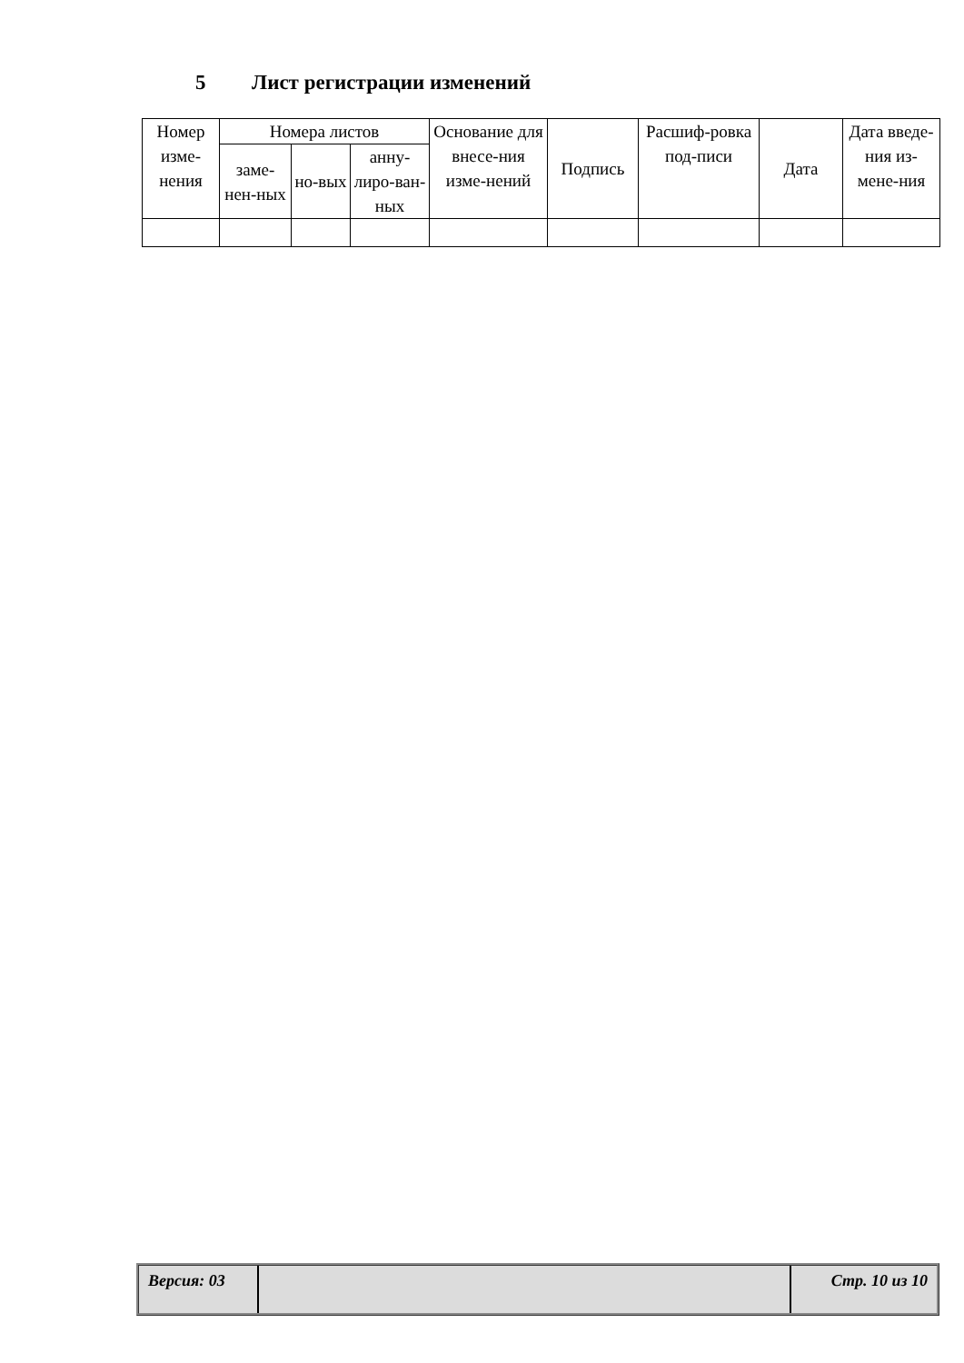5 Лист регистрации изменений
| Номер изме-нения | Номера листов | | | Основание для внесе-ния изме-нений | Подпись | Расшиф-ровка под-писи | Дата | Дата введе-ния из-мене-ния |
| --- | --- | --- | --- | --- | --- | --- | --- | --- |
| | заме-нен-ных | но-вых | анну-лиро-ван-ных | | | | | |
Версия: 03 Стр. 10 из 10